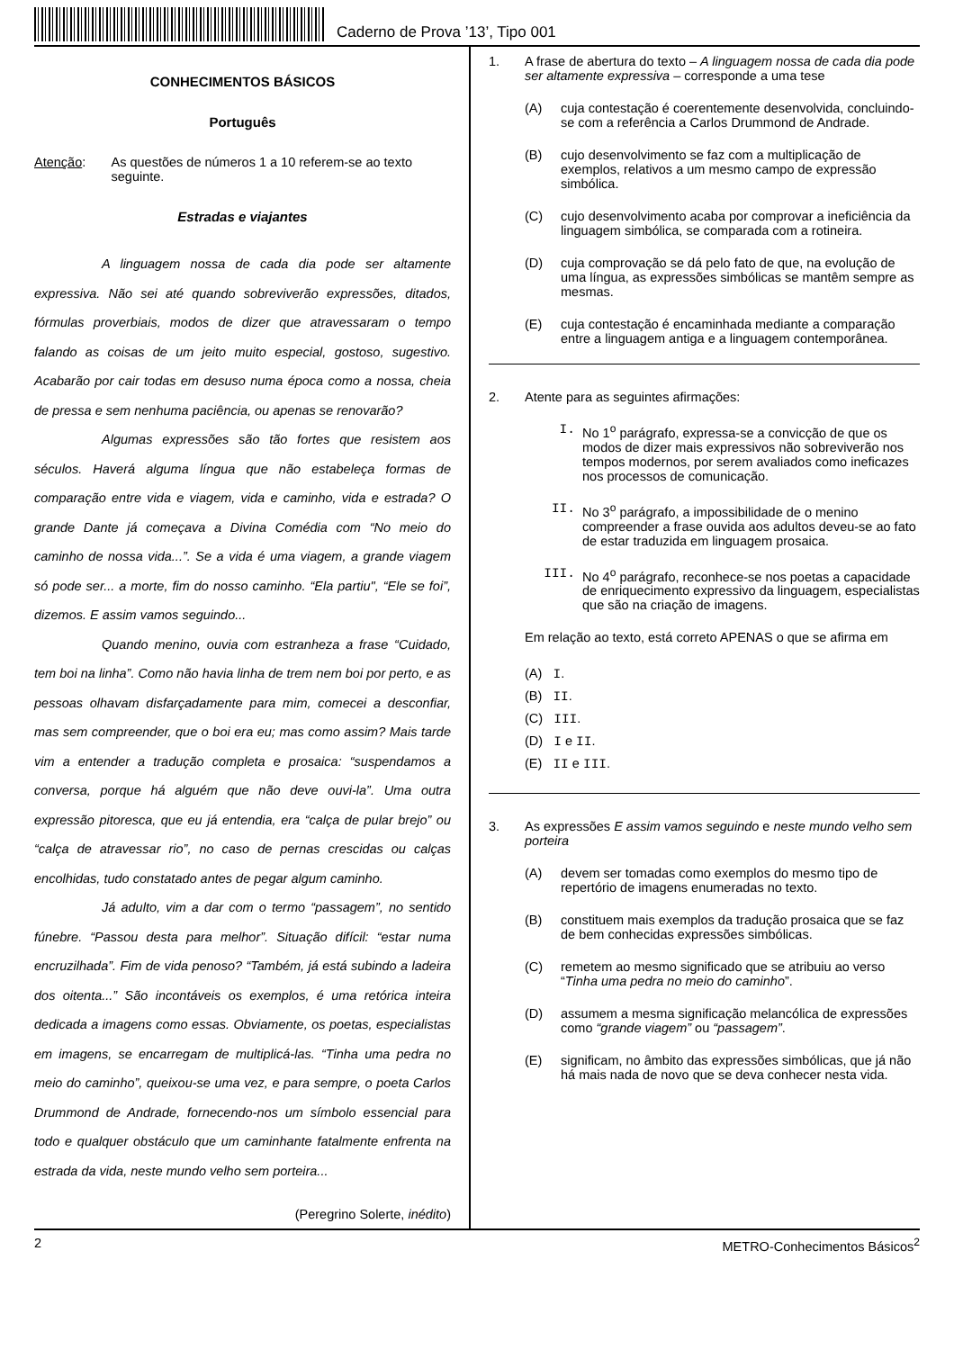Caderno de Prova ’13’, Tipo 001
CONHECIMENTOS BÁSICOS
Português
Atenção: As questões de números 1 a 10 referem-se ao texto seguinte.
Estradas e viajantes
A linguagem nossa de cada dia pode ser altamente expressiva. Não sei até quando sobreviverão expressões, ditados, fórmulas proverbiais, modos de dizer que atravessaram o tempo falando as coisas de um jeito muito especial, gostoso, sugestivo. Acabarão por cair todas em desuso numa época como a nossa, cheia de pressa e sem nenhuma paciência, ou apenas se renovarão?
Algumas expressões são tão fortes que resistem aos séculos. Haverá alguma língua que não estabeleça formas de comparação entre vida e viagem, vida e caminho, vida e estrada? O grande Dante já começava a Divina Comédia com “No meio do caminho de nossa vida...”. Se a vida é uma viagem, a grande viagem só pode ser... a morte, fim do nosso caminho. “Ela partiu", “Ele se foi”, dizemos. E assim vamos seguindo...
Quando menino, ouvia com estranheza a frase “Cuidado, tem boi na linha”. Como não havia linha de trem nem boi por perto, e as pessoas olhavam disfarçadamente para mim, comecei a desconfiar, mas sem compreender, que o boi era eu; mas como assim? Mais tarde vim a entender a tradução completa e prosaica: “suspendamos a conversa, porque há alguém que não deve ouvi-la”. Uma outra expressão pitoresca, que eu já entendia, era “calça de pular brejo” ou “calça de atravessar rio”, no caso de pernas crescidas ou calças encolhidas, tudo constatado antes de pegar algum caminho.
Já adulto, vim a dar com o termo “passagem”, no sentido fúnebre. “Passou desta para melhor”. Situação difícil: “estar numa encruzilhada”. Fim de vida penoso? “Também, já está subindo a ladeira dos oitenta...” São incontáveis os exemplos, é uma retórica inteira dedicada a imagens como essas. Obviamente, os poetas, especialistas em imagens, se encarregam de multiplicá-las. “Tinha uma pedra no meio do caminho”, queixou-se uma vez, e para sempre, o poeta Carlos Drummond de Andrade, fornecendo-nos um símbolo essencial para todo e qualquer obstáculo que um caminhante fatalmente enfrenta na estrada da vida, neste mundo velho sem porteira...
(Peregrino Solerte, inédito)
1. A frase de abertura do texto – A linguagem nossa de cada dia pode ser altamente expressiva – corresponde a uma tese
(A) cuja contestação é coerentemente desenvolvida, concluindo-se com a referência a Carlos Drummond de Andrade.
(B) cujo desenvolvimento se faz com a multiplicação de exemplos, relativos a um mesmo campo de expressão simbólica.
(C) cujo desenvolvimento acaba por comprovar a ineficiência da linguagem simbólica, se comparada com a rotineira.
(D) cuja comprovação se dá pelo fato de que, na evolução de uma língua, as expressões simbólicas se mantêm sempre as mesmas.
(E) cuja contestação é encaminhada mediante a comparação entre a linguagem antiga e a linguagem contemporânea.
2. Atente para as seguintes afirmações:
I. No 1<sup>o</sup> parágrafo, expressa-se a convicção de que os modos de dizer mais expressivos não sobreviverão nos tempos modernos, por serem avaliados como ineficazes nos processos de comunicação.
II. No 3<sup>o</sup> parágrafo, a impossibilidade de o menino compreender a frase ouvida aos adultos deveu-se ao fato de estar traduzida em linguagem prosaica.
III. No 4<sup>o</sup> parágrafo, reconhece-se nos poetas a capacidade de enriquecimento expressivo da linguagem, especialistas que são na criação de imagens.
Em relação ao texto, está correto APENAS o que se afirma em
(A) I.
(B) II.
(C) III.
(D) I e II.
(E) II e III.
3. As expressões E assim vamos seguindo e neste mundo velho sem porteira
(A) devem ser tomadas como exemplos do mesmo tipo de repertório de imagens enumeradas no texto.
(B) constituem mais exemplos da tradução prosaica que se faz de bem conhecidas expressões simbólicas.
(C) remetem ao mesmo significado que se atribuiu ao verso “Tinha uma pedra no meio do caminho”.
(D) assumem a mesma significação melancólica de expressões como “grande viagem” ou “passagem”.
(E) significam, no âmbito das expressões simbólicas, que já não há mais nada de novo que se deva conhecer nesta vida.
2 METRO-Conhecimentos Básicos<sup>2</sup>